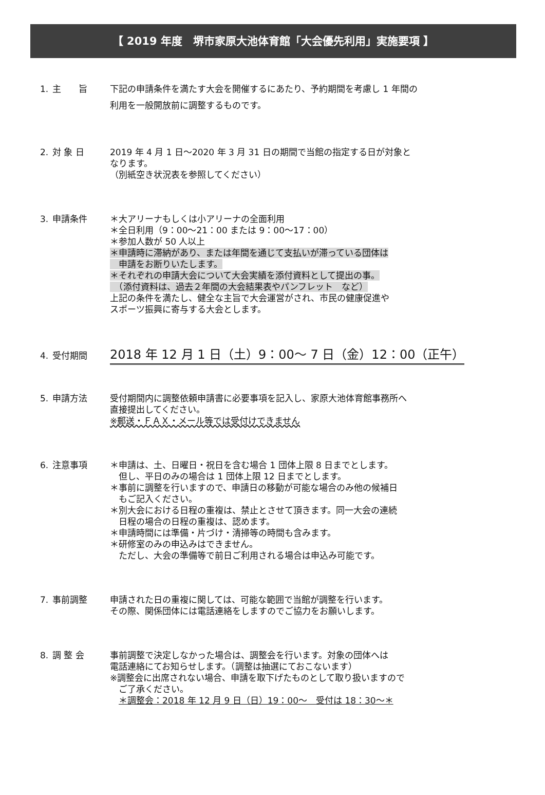【 2019 年度　堺市家原大池体育館「大会優先利用」実施要項 】
1. 主　　旨 下記の申請条件を満たす大会を開催するにあたり、予約期間を考慮し 1 年間の
利用を一般開放前に調整するものです。
2. 対 象 日 2019 年 4 月 1 日～2020 年 3 月 31 日の期間で当館の指定する日が対象と
なります。
（別紙空き状況表を参照してください）
3. 申請条件 ＊大アリーナもしくは小アリーナの全面利用
＊全日利用（9：00～21：00 または 9：00～17：00）
＊参加人数が 50 人以上
＊申請時に滞納があり、または年間を通じて支払いが滞っている団体は
　申請をお断りいたします。
＊それぞれの申請大会について大会実績を添付資料として提出の事。
　（添付資料は、過去２年間の大会結果表やパンフレット　など）
上記の条件を満たし、健全な主旨で大会運営がされ、市民の健康促進や
スポーツ振興に寄与する大会とします。
4. 受付期間
2018 年 12 月 1 日（土）9：00～ 7 日（金）12：00（正午）
5. 申請方法 受付期間内に調整依頼申請書に必要事項を記入し、家原大池体育館事務所へ
直接提出してください。
※郵送・ＦＡＸ・メール等では受付けできません
6. 注意事項 ＊申請は、土、日曜日・祝日を含む場合 1 団体上限 8 日までとします。
　但し、平日のみの場合は 1 団体上限 12 日までとします。
＊事前に調整を行いますので、申請日の移動が可能な場合のみ他の候補日
　もご記入ください。
＊別大会における日程の重複は、禁止とさせて頂きます。同一大会の連続
　日程の場合の日程の重複は、認めます。
＊申請時間には準備・片づけ・清掃等の時間も含みます。
＊研修室のみの申込みはできません。
　ただし、大会の準備等で前日ご利用される場合は申込み可能です。
7. 事前調整 申請された日の重複に関しては、可能な範囲で当館が調整を行います。
その際、関係団体には電話連絡をしますのでご協力をお願いします。
8. 調 整 会 事前調整で決定しなかった場合は、調整会を行います。対象の団体へは
電話連絡にてお知らせします。（調整は抽選にておこないます）
※調整会に出席されない場合、申請を取下げたものとして取り扱いますので
　ご了承ください。
　＊調整会：2018 年 12 月 9 日（日）19：00～　受付は 18：30～＊